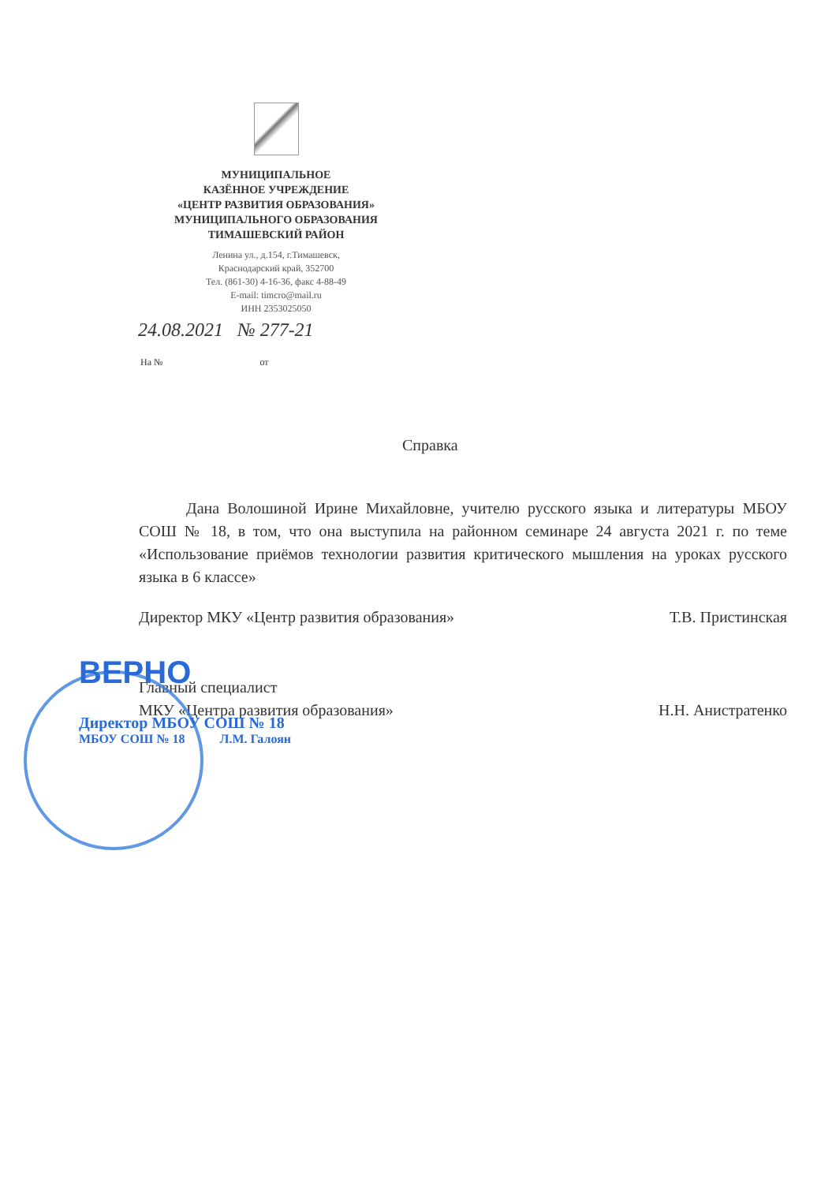МУНИЦИПАЛЬНОЕ
КАЗЁННОЕ УЧРЕЖДЕНИЕ
«ЦЕНТР РАЗВИТИЯ ОБРАЗОВАНИЯ»
МУНИЦИПАЛЬНОГО ОБРАЗОВАНИЯ
ТИМАШЕВСКИЙ РАЙОН
Ленина ул., д.154, г.Тимашевск,
Краснодарский край, 352700
Тел. (861-30) 4-16-36, факс 4-88-49
E-mail: timcro@mail.ru
ИНН 2353025050
24.08.2021 № 277-21
На № от
Справка
Дана Волошиной Ирине Михайловне, учителю русского языка и литературы МБОУ СОШ № 18, в том, что она выступила на районном семинаре 24 августа 2021 г. по теме «Использование приёмов технологии развития критического мышления на уроках русского языка в 6 классе»
Директор МКУ «Центр развития образования» Т.В. Пристинская
Главный специалист
МКУ «Центра развития образования» Н.Н. Анистратенко
ВЕРНО
Директор МБОУ СОШ № 18
МБОУ СОШ № 18 Л.М. Галоян